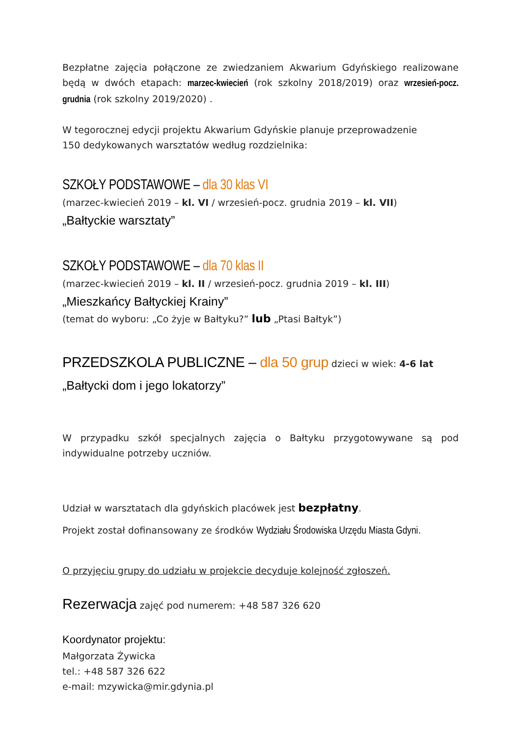Bezpłatne zajęcia połączone ze zwiedzaniem Akwarium Gdyńskiego realizowane będą w dwóch etapach: marzec-kwiecień (rok szkolny 2018/2019) oraz wrzesień-pocz. grudnia (rok szkolny 2019/2020) .
W tegorocznej edycji projektu Akwarium Gdyńskie planuje przeprowadzenie
150 dedykowanych warsztatów według rozdzielnika:
SZKOŁY PODSTAWOWE – dla 30 klas VI
(marzec-kwiecień 2019 – kl. VI / wrzesień-pocz. grudnia 2019 – kl. VII)
„Bałtyckie warsztaty”
SZKOŁY PODSTAWOWE – dla 70 klas II
(marzec-kwiecień 2019 – kl. II / wrzesień-pocz. grudnia 2019 – kl. III)
„Mieszkańcy Bałtyckiej Krainy”
(temat do wyboru: „Co żyje w Bałtyku?” lub „Ptasi Bałtyk”)
PRZEDSZKOLA PUBLICZNE – dla 50 grup dzieci w wiek: 4-6 lat
„Bałtycki dom i jego lokatorzy”
W przypadku szkół specjalnych zajęcia o Bałtyku przygotowywane są pod indywidualne potrzeby uczniów.
Udział w warsztatach dla gdyńskich placówek jest bezpłatny.
Projekt został dofinansowany ze środków Wydziału Środowiska Urzędu Miasta Gdyni.
O przyjęciu grupy do udziału w projekcie decyduje kolejność zgłoszeń.
Rezerwacja zajęć pod numerem: +48 587 326 620
Koordynator projektu:
Małgorzata Żywicka
tel.: +48 587 326 622
e-mail: mzywicka@mir.gdynia.pl